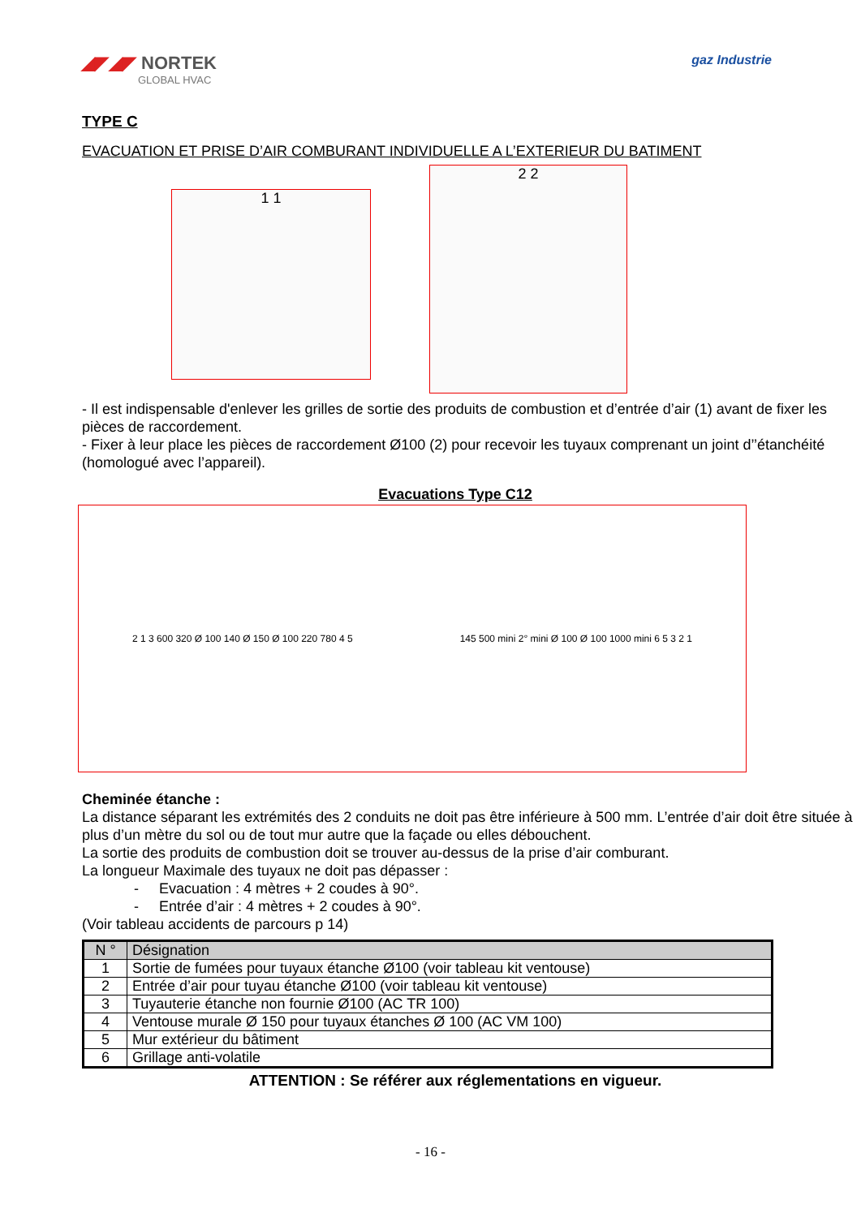◢◤◢◤ NORTEK
GLOBAL HVAC
gaz Industrie
TYPE C
EVACUATION ET PRISE D’AIR COMBURANT INDIVIDUELLE A L’EXTERIEUR DU BATIMENT
1 1
2 2
- Il est indispensable d'enlever les grilles de sortie des produits de combustion et d’entrée d’air (1) avant de fixer les pièces de raccordement.
- Fixer à leur place les pièces de raccordement Ø100 (2) pour recevoir les tuyaux comprenant un joint d’’étanchéité (homologué avec l’appareil).
Evacuations Type C12
2 1 3 600 320 Ø 100 140 Ø 150 Ø 100 220 780 4 5
145 500 mini 2° mini Ø 100 Ø 100 1000 mini 6 5 3 2 1
Cheminée étanche :
La distance séparant les extrémités des 2 conduits ne doit pas être inférieure à 500 mm. L’entrée d’air doit être située à plus d’un mètre du sol ou de tout mur autre que la façade ou elles débouchent.
La sortie des produits de combustion doit se trouver au-dessus de la prise d’air comburant.
La longueur Maximale des tuyaux ne doit pas dépasser :
- Evacuation : 4 mètres + 2 coudes à 90°.
- Entrée d’air : 4 mètres + 2 coudes à 90°.
(Voir tableau accidents de parcours p 14)
| N ° | Désignation |
| --- | --- |
| 1 | Sortie de fumées pour tuyaux étanche Ø100 (voir tableau kit ventouse) |
| 2 | Entrée d’air pour tuyau étanche Ø100 (voir tableau kit ventouse) |
| 3 | Tuyauterie étanche non fournie Ø100 (AC TR 100) |
| 4 | Ventouse murale Ø 150 pour tuyaux étanches Ø 100 (AC VM 100) |
| 5 | Mur extérieur du bâtiment |
| 6 | Grillage anti-volatile |
ATTENTION : Se référer aux réglementations en vigueur.
- 16 -